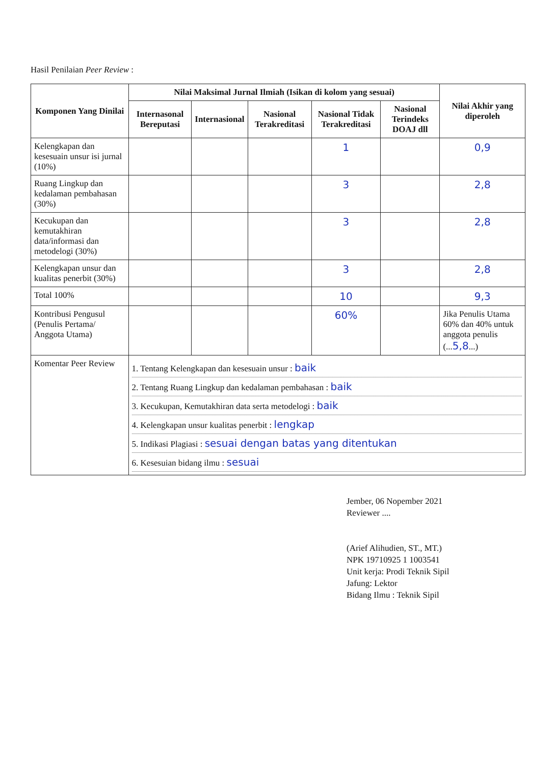Hasil Penilaian Peer Review :
| Komponen Yang Dinilai | Nilai Maksimal Jurnal Ilmiah (Isikan di kolom yang sesuai) | | | | | Nilai Akhir yang diperoleh |
| --- | --- | --- | --- | --- | --- | --- |
| | Internasonal Bereputasi | Internasional | Nasional Terakreditasi | Nasional Tidak Terakreditasi | Nasional Terindeks DOAJ dll | |
| Kelengkapan dan kesesuain unsur isi jurnal (10%) | | | | 1 | | 0,9 |
| Ruang Lingkup dan kedalaman pembahasan (30%) | | | | 3 | | 2,8 |
| Kecukupan dan kemutakhiran data/informasi dan metodelogi (30%) | | | | 3 | | 2,8 |
| Kelengkapan unsur dan kualitas penerbit (30%) | | | | 3 | | 2,8 |
| Total 100% | | | | 10 | | 9,3 |
| Kontribusi Pengusul (Penulis Pertama/ Anggota Utama) | | | | 60% | | Jika Penulis Utama 60% dan 40% untuk anggota penulis (... 5,8 ...) |
| Komentar Peer Review | 1. Tentang Kelengkapan dan kesesuain unsur : baik 2. Tentang Ruang Lingkup dan kedalaman pembahasan : baik 3. Kecukupan, Kemutakhiran data serta metodelogi : baik 4. Kelengkapan unsur kualitas penerbit : lengkap 5. Indikasi Plagiasi : sesuai dengan batas yang ditentukan 6. Kesesuian bidang ilmu : sesuai | | | | | |
Jember, 06 Nopember 2021
Reviewer ....
(Arief Alihudien, ST., MT.)
NPK 19710925 1 1003541
Unit kerja: Prodi Teknik Sipil
Jafung: Lektor
Bidang Ilmu : Teknik Sipil